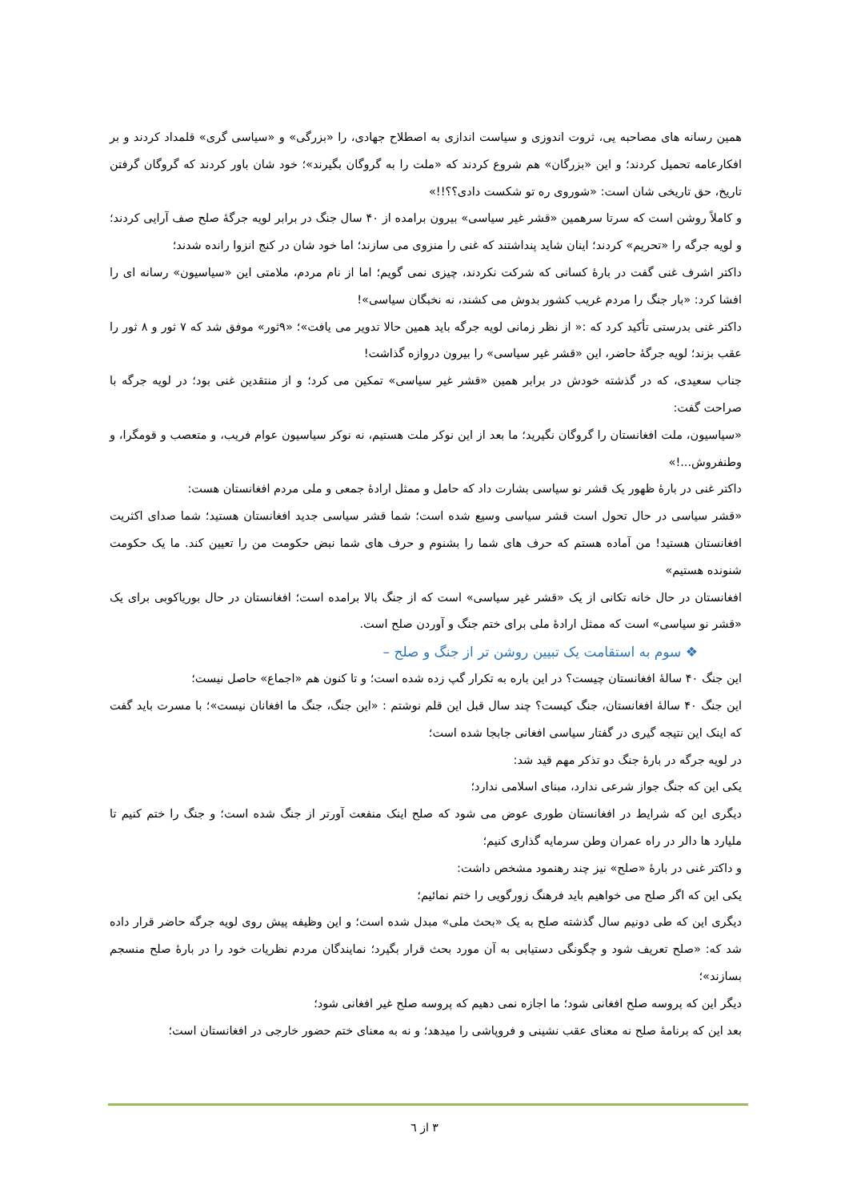همین رسانه های مصاحبه یی، ثروت اندوزی و سیاست اندازی به اصطلاح جهادی، را «بزرگی» و «سیاسی گری» قلمداد کردند و بر افکارعامه تحمیل کردند؛ و این «بزرگان» هم شروع کردند که «ملت را به گروگان بگیرند»؛ خود شان باور کردند که گروگان گرفتن تاریخ، حق تاریخی شان است: «شوروی ره تو شکست دادی؟؟!!»
و کاملاً روشن است که سرتا سرهمین «قشر غیر سیاسی» بیرون برامده از ۴۰ سال جنگ در برابر لویه جرگهٔ صلح صف آرایی کردند؛ و لویه جرگه را «تحریم» کردند؛ اینان شاید پنداشتند که غنی را منزوی می سازند؛ اما خود شان در کنج انزوا رانده شدند؛
داکتر اشرف غنی گفت در بارهٔ کسانی که شرکت نکردند، چیزی نمی گویم؛ اما از نام مردم، ملامتی این «سیاسیون» رسانه ای را افشا کرد: «بار جنگ را مردم غریب کشور بدوش می کشند، نه نخبگان سیاسی»!
داکتر غنی بدرستی تأکید کرد که :« از نظر زمانی لویه جرگه باید همین حالا تدویر می یافت»؛ «۹ثور» موفق شد که ۷ ثور و ۸ ثور را عقب بزند؛ لویه جرگهٔ حاضر، این «قشر غیر سیاسی» را بیرون دروازه گذاشت!
جناب سعیدی، که در گذشته خودش در برابر همین «قشر غیر سیاسی» تمکین می کرد؛ و از منتقدین غنی بود؛ در لویه جرگه با صراحت گفت:
«سیاسیون، ملت افغانستان را گروگان نگیرید؛ ما بعد از این نوکر ملت هستیم، نه نوکر سیاسیون عوام فریب، و متعصب و قومگرا، و وطنفروش...!»
داکتر غنی در بارهٔ ظهور یک قشر نو سیاسی بشارت داد که حامل و ممثل ارادهٔ جمعی و ملی مردم افغانستان هست:
«قشر سیاسی در حال تحول است قشر سیاسی وسیع شده است؛ شما قشر سیاسی جدید افغانستان هستید؛ شما صدای اکثریت افغانستان هستید! من آماده هستم که حرف های شما را بشنوم و حرف های شما نبض حکومت من را تعیین کند. ما یک حکومت شنونده هستیم»
افغانستان در حال خانه تکانی از یک «قشر غیر سیاسی» است که از جنگ بالا برامده است؛ افغانستان در حال بوریاکوبی برای یک «قشر نو سیاسی» است که ممثل ارادهٔ ملی برای ختم جنگ و آوردن صلح است.
❖ سوم به استقامت یک تبیین روشن تر از جنگ و صلح –
این جنگ ۴۰ سالهٔ افغانستان چیست؟ در این باره به تکرار گپ زده شده است؛ و تا کنون هم «اجماع» حاصل نیست؛
این جنگ ۴۰ سالهٔ افغانستان، جنگ کیست؟ چند سال قبل این قلم نوشتم : «این جنگ، جنگ ما افغانان نیست»؛ با مسرت باید گفت که اینک این نتیجه گیری در گفتار سیاسی افغانی جابجا شده است؛
در لویه جرگه در بارهٔ جنگ دو تذکر مهم قید شد:
یکی این که جنگ جواز شرعی ندارد، مبنای اسلامی ندارد؛
دیگری این که شرایط در افغانستان طوری عوض می شود که صلح اینک منفعت آورتر از جنگ شده است؛ و جنگ را ختم کنیم تا ملیارد ها دالر در راه عمران وطن سرمایه گذاری کنیم؛
و داکتر غنی در بارهٔ «صلح» نیز چند رهنمود مشخص داشت:
یکی این که اگر صلح می خواهیم باید فرهنگ زورگویی را ختم نمائیم؛
دیگری این که طی دونیم سال گذشته صلح به یک «بحث ملی» مبدل شده است؛ و این وظیفه پیش روی لویه جرگه حاضر قرار داده شد که: «صلح تعریف شود و چگونگی دستیابی به آن مورد بحث قرار بگیرد؛ نمایندگان مردم نظریات خود را در بارهٔ صلح منسجم بسازند»؛
دیگر این که پروسه صلح افغانی شود؛ ما اجازه نمی دهیم که پروسه صلح غیر افغانی شود؛
بعد این که برنامهٔ صلح نه معنای عقب نشینی و فروپاشی را میدهد؛ و نه به معنای ختم حضور خارجی در افغانستان است؛
۳ از ٦